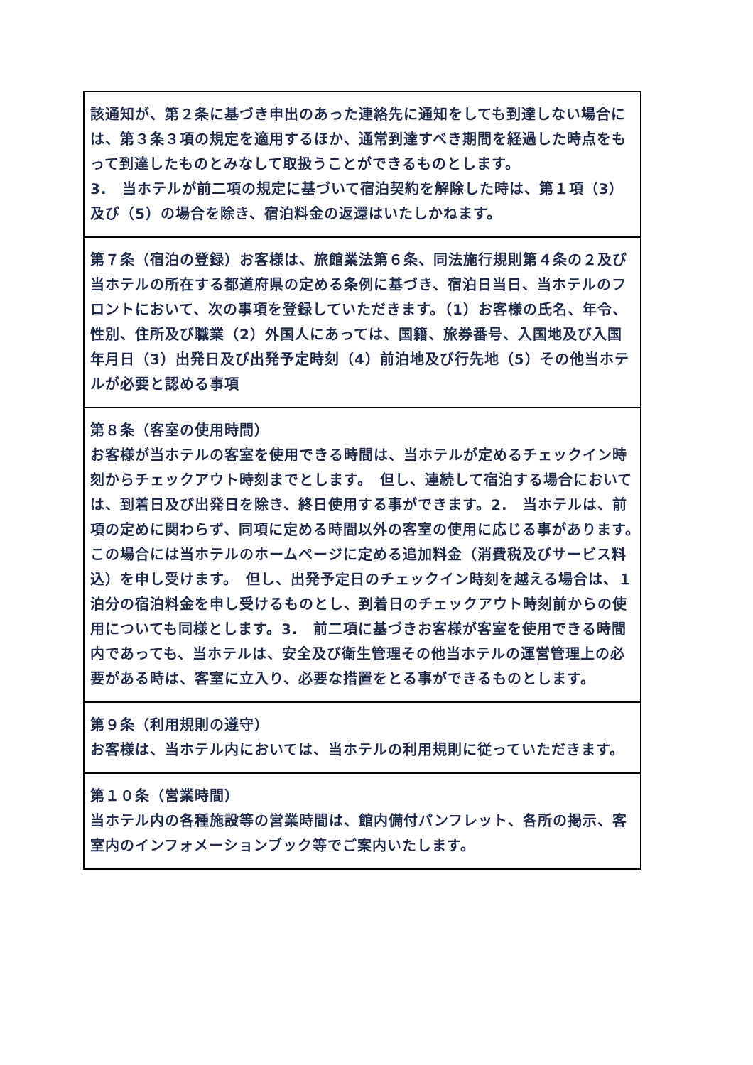| 該通知が、第２条に基づき申出のあった連絡先に通知をしても到達しない場合には、第３条３項の規定を適用するほか、通常到達すべき期間を経過した時点をもって到達したものとみなして取扱うことができるものとします。 3. 当ホテルが前二項の規定に基づいて宿泊契約を解除した時は、第１項（3）及び（5）の場合を除き、宿泊料金の返還はいたしかねます。 |
| 第７条（宿泊の登録）お客様は、旅館業法第６条、同法施行規則第４条の２及び当ホテルの所在する都道府県の定める条例に基づき、宿泊日当日、当ホテルのフロントにおいて、次の事項を登録していただきます。（1）お客様の氏名、年令、性別、住所及び職業（2）外国人にあっては、国籍、旅券番号、入国地及び入国年月日（3）出発日及び出発予定時刻（4）前泊地及び行先地（5）その他当ホテルが必要と認める事項 |
| 第８条（客室の使用時間） お客様が当ホテルの客室を使用できる時間は、当ホテルが定めるチェックイン時刻からチェックアウト時刻までとします。 但し、連続して宿泊する場合においては、到着日及び出発日を除き、終日使用する事ができます。2. 当ホテルは、前項の定めに関わらず、同項に定める時間以外の客室の使用に応じる事があります。 この場合には当ホテルのホームページに定める追加料金（消費税及びサービス料込）を申し受けます。 但し、出発予定日のチェックイン時刻を越える場合は、１泊分の宿泊料金を申し受けるものとし、到着日のチェックアウト時刻前からの使用についても同様とします。3. 前二項に基づきお客様が客室を使用できる時間内であっても、当ホテルは、安全及び衛生管理その他当ホテルの運営管理上の必要がある時は、客室に立入り、必要な措置をとる事ができるものとします。 |
| 第９条（利用規則の遵守） お客様は、当ホテル内においては、当ホテルの利用規則に従っていただきます。 |
| 第１０条（営業時間） 当ホテル内の各種施設等の営業時間は、館内備付パンフレット、各所の掲示、客室内のインフォメーションブック等でご案内いたします。 |